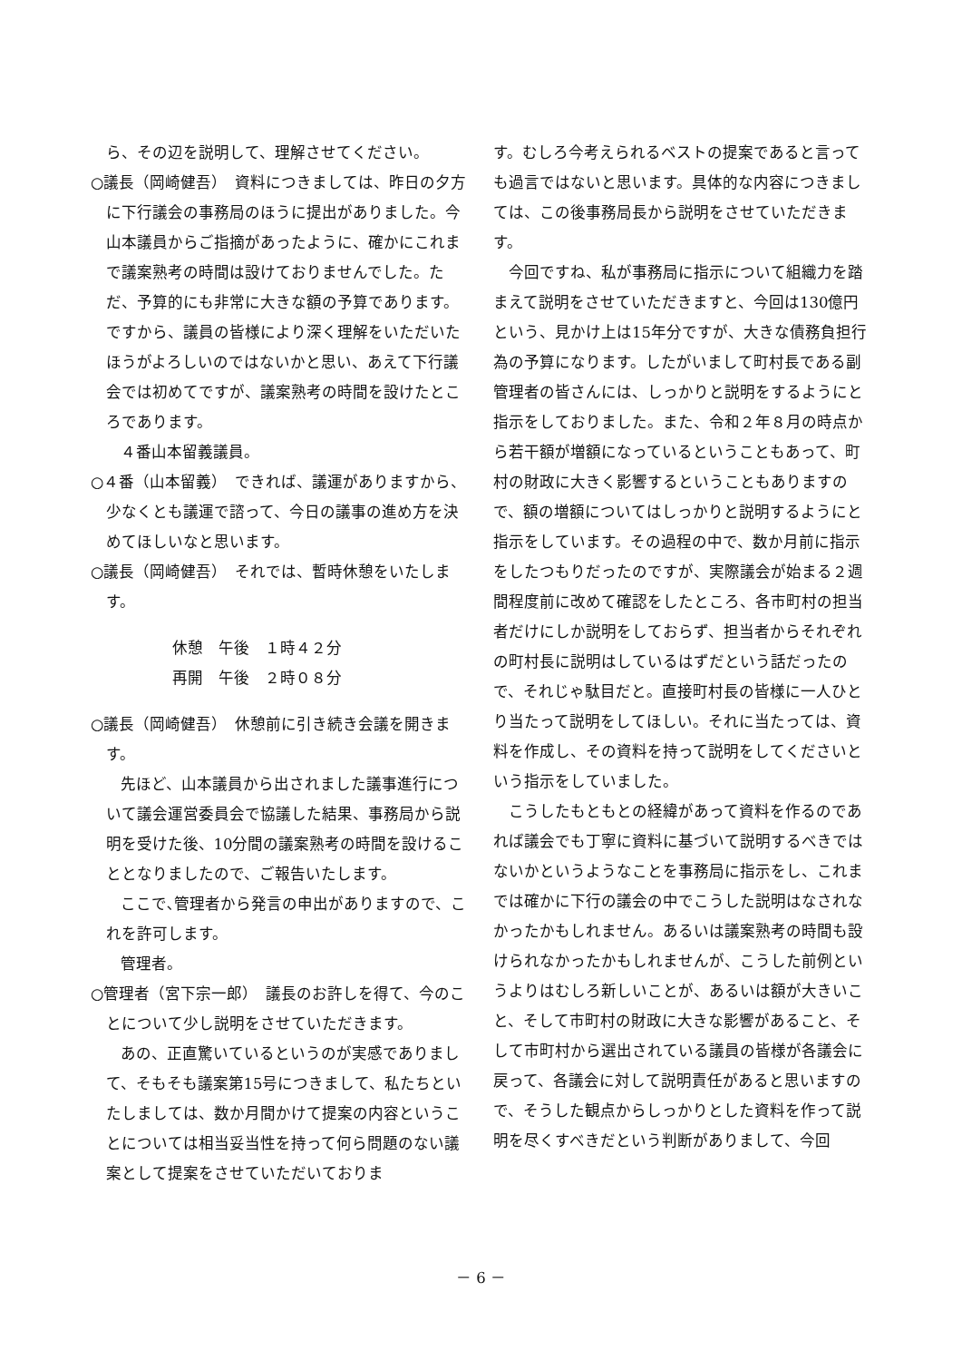ら、その辺を説明して、理解させてください。
○議長（岡崎健吾）　資料につきましては、昨日の夕方に下行議会の事務局のほうに提出がありました。今山本議員からご指摘があったように、確かにこれまで議案熟考の時間は設けておりませんでした。ただ、予算的にも非常に大きな額の予算であります。ですから、議員の皆様により深く理解をいただいたほうがよろしいのではないかと思い、あえて下行議会では初めてですが、議案熟考の時間を設けたところであります。
４番山本留義議員。
○４番（山本留義）　できれば、議運がありますから、少なくとも議運で諮って、今日の議事の進め方を決めてほしいなと思います。
○議長（岡崎健吾）　それでは、暫時休憩をいたします。
休憩　午後　１時４２分
再開　午後　２時０８分
○議長（岡崎健吾）　休憩前に引き続き会議を開きます。
先ほど、山本議員から出されました議事進行について議会運営委員会で協議した結果、事務局から説明を受けた後、10分間の議案熟考の時間を設けることとなりましたので、ご報告いたします。
ここで､管理者から発言の申出がありますので、これを許可します。
管理者。
○管理者（宮下宗一郎）　議長のお許しを得て、今のことについて少し説明をさせていただきます。
あの、正直驚いているというのが実感でありまして、そもそも議案第15号につきまして、私たちといたしましては、数か月間かけて提案の内容ということについては相当妥当性を持って何ら問題のない議案として提案をさせていただいておりま
す。むしろ今考えられるベストの提案であると言っても過言ではないと思います。具体的な内容につきましては、この後事務局長から説明をさせていただきます。
今回ですね、私が事務局に指示について組織力を踏まえて説明をさせていただきますと、今回は130億円という、見かけ上は15年分ですが、大きな債務負担行為の予算になります。したがいまして町村長である副管理者の皆さんには、しっかりと説明をするようにと指示をしておりました。また、令和２年８月の時点から若干額が増額になっているということもあって、町村の財政に大きく影響するということもありますので、額の増額についてはしっかりと説明するようにと指示をしています。その過程の中で、数か月前に指示をしたつもりだったのですが、実際議会が始まる２週間程度前に改めて確認をしたところ、各市町村の担当者だけにしか説明をしておらず、担当者からそれぞれの町村長に説明はしているはずだという話だったので、それじゃ駄目だと。直接町村長の皆様に一人ひとり当たって説明をしてほしい。それに当たっては、資料を作成し、その資料を持って説明をしてくださいという指示をしていました。
こうしたもともとの経緯があって資料を作るのであれば議会でも丁寧に資料に基づいて説明するべきではないかというようなことを事務局に指示をし、これまでは確かに下行の議会の中でこうした説明はなされなかったかもしれません。あるいは議案熟考の時間も設けられなかったかもしれませんが、こうした前例というよりはむしろ新しいことが、あるいは額が大きいこと、そして市町村の財政に大きな影響があること、そして市町村から選出されている議員の皆様が各議会に戻って、各議会に対して説明責任があると思いますので、そうした観点からしっかりとした資料を作って説明を尽くすべきだという判断がありまして、今回
－ 6 －